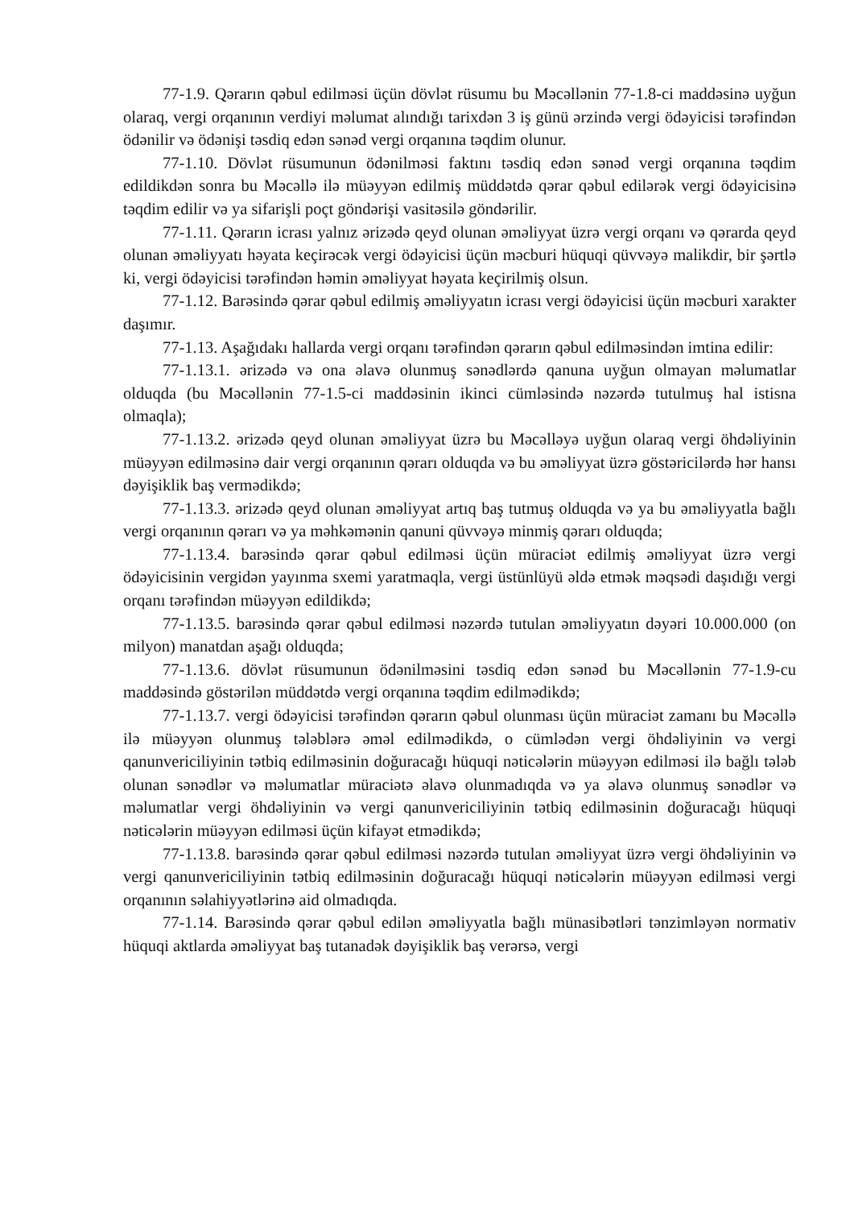77-1.9. Qərarın qəbul edilməsi üçün dövlət rüsumu bu Məcəllənin 77-1.8-ci maddəsinə uyğun olaraq, vergi orqanının verdiyi məlumat alındığı tarixdən 3 iş günü ərzində vergi ödəyicisi tərəfindən ödənilir və ödənişi təsdiq edən sənəd vergi orqanına təqdim olunur.
77-1.10. Dövlət rüsumunun ödənilməsi faktını təsdiq edən sənəd vergi orqanına təqdim edildikdən sonra bu Məcəllə ilə müəyyən edilmiş müddətdə qərar qəbul edilərək vergi ödəyicisinə təqdim edilir və ya sifarişli poçt göndərişi vasitəsilə göndərilir.
77-1.11. Qərarın icrası yalnız ərizədə qeyd olunan əməliyyat üzrə vergi orqanı və qərarda qeyd olunan əməliyyatı həyata keçirəcək vergi ödəyicisi üçün məcburi hüquqi qüvvəyə malikdir, bir şərtlə ki, vergi ödəyicisi tərəfindən həmin əməliyyat həyata keçirilmiş olsun.
77-1.12. Barəsində qərar qəbul edilmiş əməliyyatın icrası vergi ödəyicisi üçün məcburi xarakter daşımır.
77-1.13. Aşağıdakı hallarda vergi orqanı tərəfindən qərarın qəbul edilməsindən imtina edilir:
77-1.13.1. ərizədə və ona əlavə olunmuş sənədlərdə qanuna uyğun olmayan məlumatlar olduqda (bu Məcəllənin 77-1.5-ci maddəsinin ikinci cümləsində nəzərdə tutulmuş hal istisna olmaqla);
77-1.13.2. ərizədə qeyd olunan əməliyyat üzrə bu Məcəlləyə uyğun olaraq vergi öhdəliyinin müəyyən edilməsinə dair vergi orqanının qərarı olduqda və bu əməliyyat üzrə göstəricilərdə hər hansı dəyişiklik baş vermədikdə;
77-1.13.3. ərizədə qeyd olunan əməliyyat artıq baş tutmuş olduqda və ya bu əməliyyatla bağlı vergi orqanının qərarı və ya məhkəmənin qanuni qüvvəyə minmiş qərarı olduqda;
77-1.13.4. barəsində qərar qəbul edilməsi üçün müraciət edilmiş əməliyyat üzrə vergi ödəyicisinin vergidən yayınma sxemi yaratmaqla, vergi üstünlüyü əldə etmək məqsədi daşıdığı vergi orqanı tərəfindən müəyyən edildikdə;
77-1.13.5. barəsində qərar qəbul edilməsi nəzərdə tutulan əməliyyatın dəyəri 10.000.000 (on milyon) manatdan aşağı olduqda;
77-1.13.6. dövlət rüsumunun ödənilməsini təsdiq edən sənəd bu Məcəllənin 77-1.9-cu maddəsində göstərilən müddətdə vergi orqanına təqdim edilmədikdə;
77-1.13.7. vergi ödəyicisi tərəfindən qərarın qəbul olunması üçün müraciət zamanı bu Məcəllə ilə müəyyən olunmuş tələblərə əməl edilmədikdə, o cümlədən vergi öhdəliyinin və vergi qanunvericiliyinin tətbiq edilməsinin doğuracağı hüquqi nəticələrin müəyyən edilməsi ilə bağlı tələb olunan sənədlər və məlumatlar müraciətə əlavə olunmadıqda və ya əlavə olunmuş sənədlər və məlumatlar vergi öhdəliyinin və vergi qanunvericiliyinin tətbiq edilməsinin doğuracağı hüquqi nəticələrin müəyyən edilməsi üçün kifayət etmədikdə;
77-1.13.8. barəsində qərar qəbul edilməsi nəzərdə tutulan əməliyyat üzrə vergi öhdəliyinin və vergi qanunvericiliyinin tətbiq edilməsinin doğuracağı hüquqi nəticələrin müəyyən edilməsi vergi orqanının səlahiyyətlərinə aid olmadıqda.
77-1.14. Barəsində qərar qəbul edilən əməliyyatla bağlı münasibətləri tənzimləyən normativ hüquqi aktlarda əməliyyat baş tutanadək dəyişiklik baş verərsə, vergi